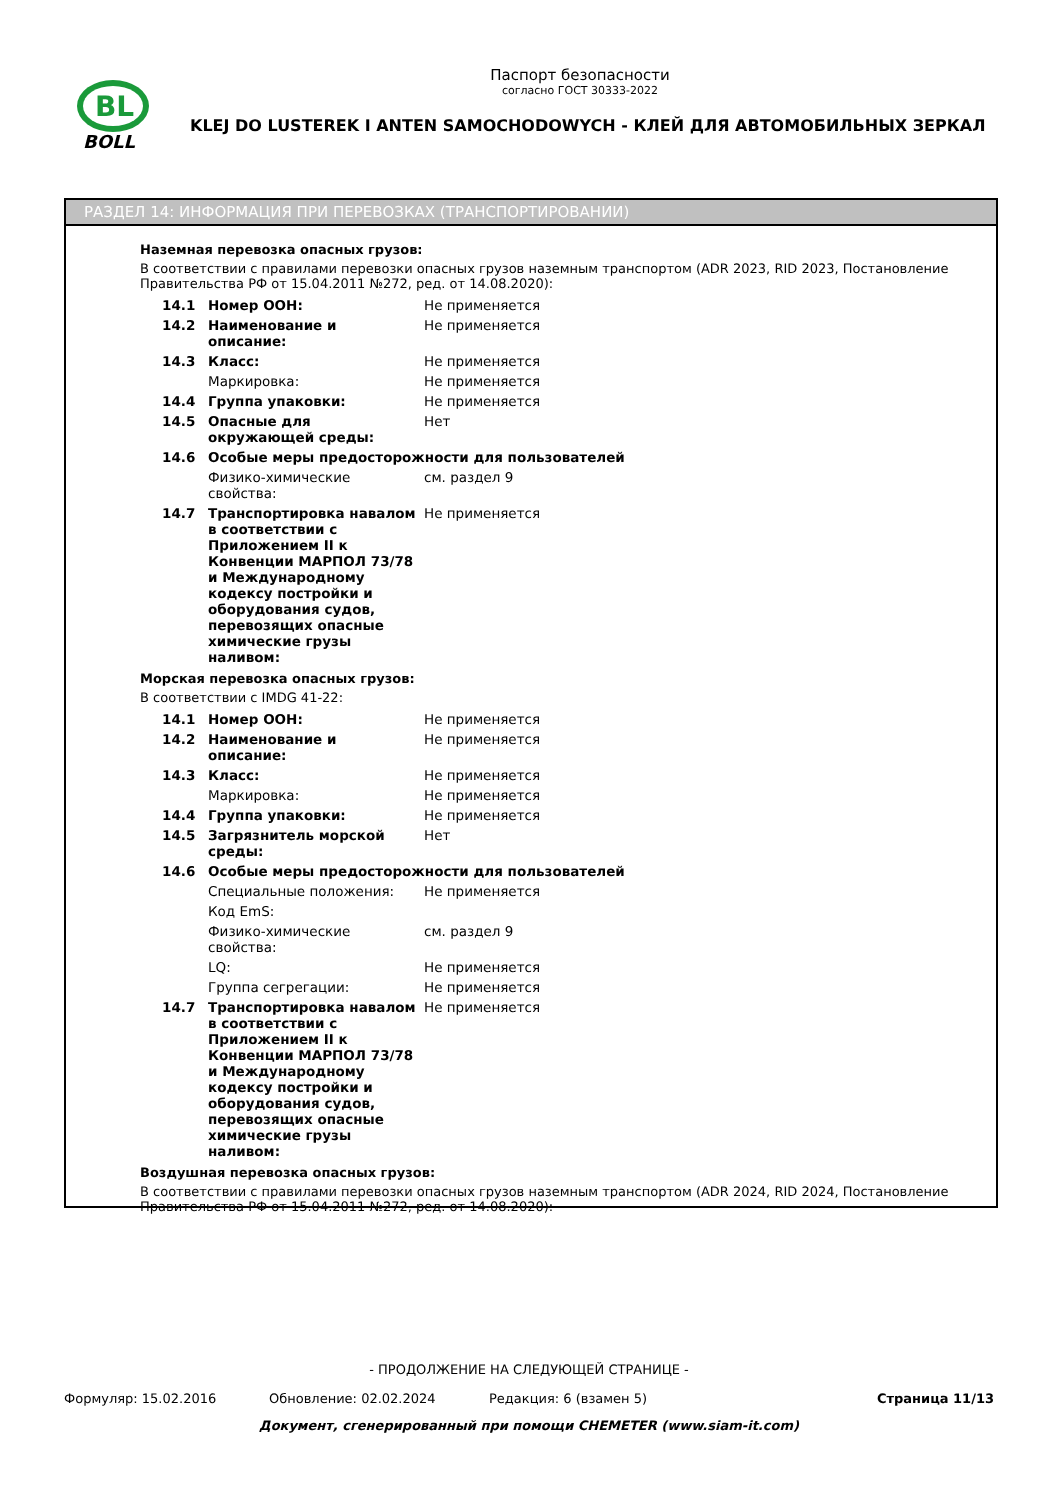BL
BOLL
Паспорт безопасности
согласно ГОСТ 30333-2022
KLEJ DO LUSTEREK I ANTEN SAMOCHODOWYCH - КЛЕЙ ДЛЯ АВТОМОБИЛЬНЫХ ЗЕРКАЛ
РАЗДЕЛ 14: ИНФОРМАЦИЯ ПРИ ПЕРЕВОЗКАХ (ТРАНСПОРТИРОВАНИИ)
Наземная перевозка опасных грузов:
В соответствии с правилами перевозки опасных грузов наземным транспортом (ADR 2023, RID 2023, Постановление Правительства РФ от 15.04.2011 №272, ред. от 14.08.2020):
| 14.1 | Номер ООН: | Не применяется |
| 14.2 | Наименование и описание: | Не применяется |
| 14.3 | Класс: | Не применяется |
| | Маркировка: | Не применяется |
| 14.4 | Группа упаковки: | Не применяется |
| 14.5 | Опасные для окружающей среды: | Нет |
| 14.6 | Особые меры предосторожности для пользователей | |
| | Физико-химические свойства: | см. раздел 9 |
| 14.7 | Транспортировка навалом в соответствии с Приложением II к Конвенции МАРПОЛ 73/78 и Международному кодексу постройки и оборудования судов, перевозящих опасные химические грузы наливом: | Не применяется |
Морская перевозка опасных грузов:
В соответствии с IMDG 41-22:
| 14.1 | Номер ООН: | Не применяется |
| 14.2 | Наименование и описание: | Не применяется |
| 14.3 | Класс: | Не применяется |
| | Маркировка: | Не применяется |
| 14.4 | Группа упаковки: | Не применяется |
| 14.5 | Загрязнитель морской среды: | Нет |
| 14.6 | Особые меры предосторожности для пользователей | |
| | Специальные положения: | Не применяется |
| | Код EmS: | |
| | Физико-химические свойства: | см. раздел 9 |
| | LQ: | Не применяется |
| | Группа сегрегации: | Не применяется |
| 14.7 | Транспортировка навалом в соответствии с Приложением II к Конвенции МАРПОЛ 73/78 и Международному кодексу постройки и оборудования судов, перевозящих опасные химические грузы наливом: | Не применяется |
Воздушная перевозка опасных грузов:
В соответствии с правилами перевозки опасных грузов наземным транспортом (ADR 2024, RID 2024, Постановление Правительства РФ от 15.04.2011 №272, ред. от 14.08.2020):
- ПРОДОЛЖЕНИЕ НА СЛЕДУЮЩЕЙ СТРАНИЦЕ -
Формуляр: 15.02.2016 Обновление: 02.02.2024 Редакция: 6 (взамен 5) Страница 11/13
Документ, сгенерированный при помощи CHEMETER (www.siam-it.com)